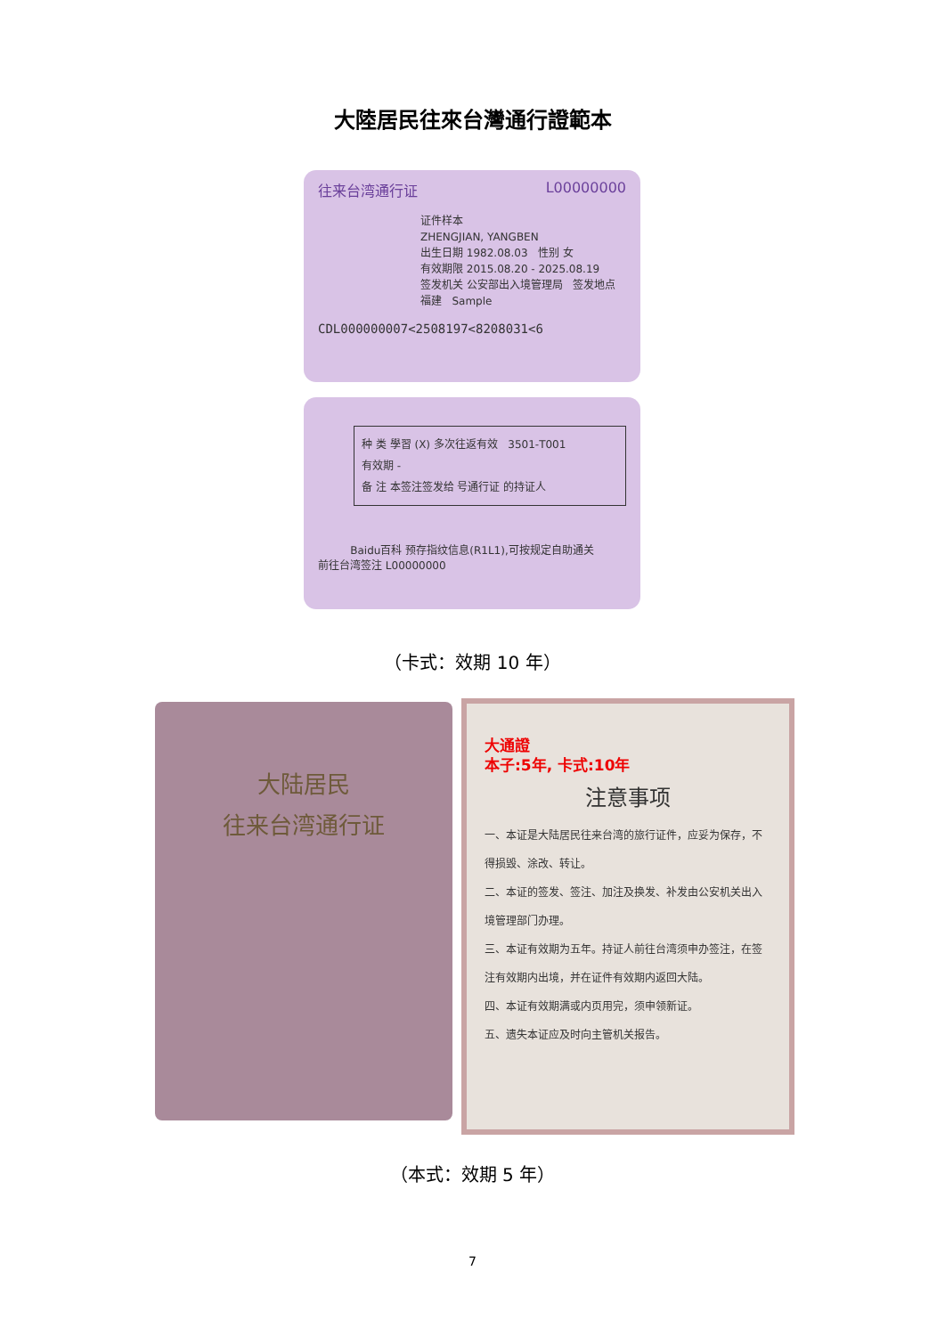大陸居民往來台灣通行證範本
往来台湾通行证 L00000000
证件样本
ZHENGJIAN, YANGBEN
出生日期 1982.08.03 性别 女
有效期限 2015.08.20 - 2025.08.19
签发机关 公安部出入境管理局 签发地点 福建 Sample
CDL000000007<2508197<8208031<6
种 类 學習 (X) 多次往返有效 3501-T001
有效期 -
备 注 本签注签发给 号通行证 的持证人
Baidu百科 预存指纹信息(R1L1),可按规定自助通关
前往台湾签注 L00000000
（卡式：效期 10 年）
大陆居民
往来台湾通行证
大通證
本子:5年, 卡式:10年
注意事项
一、本证是大陆居民往来台湾的旅行证件，应妥为保存，不得损毁、涂改、转让。
二、本证的签发、签注、加注及换发、补发由公安机关出入境管理部门办理。
三、本证有效期为五年。持证人前往台湾须申办签注，在签注有效期内出境，并在证件有效期内返回大陆。
四、本证有效期满或内页用完，须申领新证。
五、遗失本证应及时向主管机关报告。
（本式：效期 5 年）
7